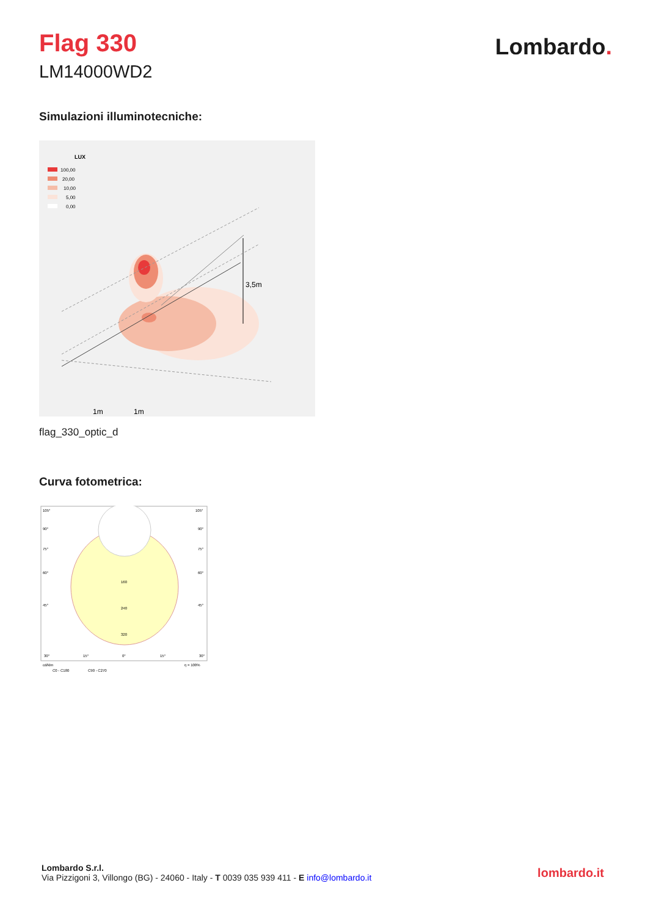Flag 330
LM14000WD2
Lombardo.
Simulazioni illuminotecniche:
LUX
100,00
20,00
10,00
5,00
0,00
3,5m
1m
1m
flag_330_optic_d
Curva fotometrica:
105°
105°
90°
90°
75°
75°
60°
60°
45°
45°
160
240
320
30°
15°
0°
15°
30°
cd/klm
η = 100%
C0 - C180
C90 - C270
Lombardo S.r.l.
Via Pizzigoni 3, Villongo (BG) - 24060 - Italy - T 0039 035 939 411 - E info@lombardo.it
lombardo.it